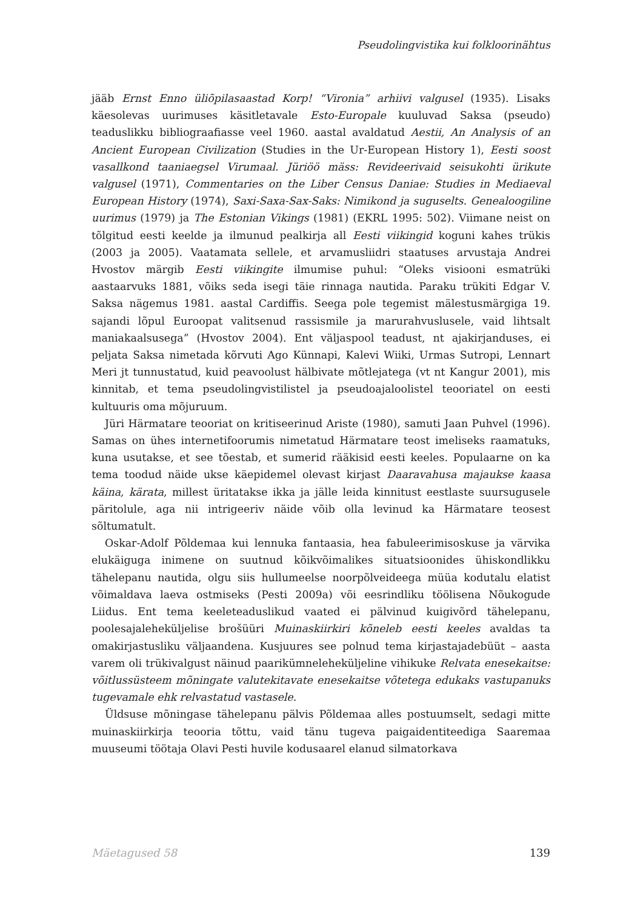Pseudolingvistika kui folkloorinähtus
jääb Ernst Enno üliõpilasaastad Korp! “Vironia” arhiivi valgusel (1935). Lisaks käesolevas uurimuses käsitletavale Esto-Europale kuuluvad Saksa (pseudo) teaduslikku bibliograafiasse veel 1960. aastal avaldatud Aestii, An Analysis of an Ancient European Civilization (Studies in the Ur-European History 1), Eesti soost vasallkond taaniaegsel Virumaal. Jüriöö mäss: Revideerivaid seisukohti ürikute valgusel (1971), Commentaries on the Liber Census Daniae: Studies in Mediaeval European History (1974), Saxi-Saxa-Sax-Saks: Nimikond ja suguselts. Genealoogiline uurimus (1979) ja The Estonian Vikings (1981) (EKRL 1995: 502). Viimane neist on tõlgitud eesti keelde ja ilmunud pealkirja all Eesti viikingid koguni kahes trükis (2003 ja 2005). Vaatamata sellele, et arvamusliidri staatuses arvustaja Andrei Hvostov märgib Eesti viikingite ilmumise puhul: “Oleks visiooni esmatrüki aastaarvuks 1881, võiks seda isegi täie rinnaga nautida. Paraku trükiti Edgar V. Saksa nägemus 1981. aastal Cardiffis. Seega pole tegemist mälestusmärgiga 19. sajandi lõpul Euroopat valitsenud rassismile ja marurahvuslusele, vaid lihtsalt maniakaalsusega” (Hvostov 2004). Ent väljaspool teadust, nt ajakirjanduses, ei peljata Saksa nimetada kõrvuti Ago Künnapi, Kalevi Wiiki, Urmas Sutropi, Lennart Meri jt tunnustatud, kuid peavoolust hälbivate mõtlejatega (vt nt Kangur 2001), mis kinnitab, et tema pseudolingvistilistel ja pseudoajaloolistel teooriatel on eesti kultuuris oma mõjuruum.
Jüri Härmatare teooriat on kritiseerinud Ariste (1980), samuti Jaan Puhvel (1996). Samas on ühes internetifoorumis nimetatud Härmatare teost imeliseks raamatuks, kuna usutakse, et see tõestab, et sumerid rääkisid eesti keeles. Populaarne on ka tema toodud näide ukse käepidemel olevast kirjast Daaravahusa majaukse kaasa käina, kärata, millest üritatakse ikka ja jälle leida kinnitust eestlaste suursugusele päritolule, aga nii intrigeeriv näide võib olla levinud ka Härmatare teosest sõltumatult.
Oskar-Adolf Põldemaa kui lennuka fantaasia, hea fabuleerimisoskuse ja värvika elukäiguga inimene on suutnud kõikvõimalikes situatsioonides ühiskondlikku tähelepanu nautida, olgu siis hullumeelse noorpõlveideega müüa kodutalu elatist võimaldava laeva ostmiseks (Pesti 2009a) või eesrindliku töölisena Nõukogude Liidus. Ent tema keeleteaduslikud vaated ei pälvinud kuigivõrd tähelepanu, poolesajaleheküljelise brošüüri Muinaskiirkiri kõneleb eesti keeles avaldas ta omakirjastusliku väljaandena. Kusjuures see polnud tema kirjastajadebüüt – aasta varem oli trükivalgust näinud paarikümneleheküljeline vihikuke Relvata enesekaitse: võitlussüsteem mõningate valutekitavate enesekaitse võtetega edukaks vastupanuks tugevamale ehk relvastatud vastasele.
Üldsuse mõningase tähelepanu pälvis Põldemaa alles postuumselt, sedagi mitte muinaskiirkirja teooria tõttu, vaid tänu tugeva paigaidentiteediga Saaremaa muuseumi töötaja Olavi Pesti huvile kodusaarel elanud silmatorkava
Mäetagused 58 139